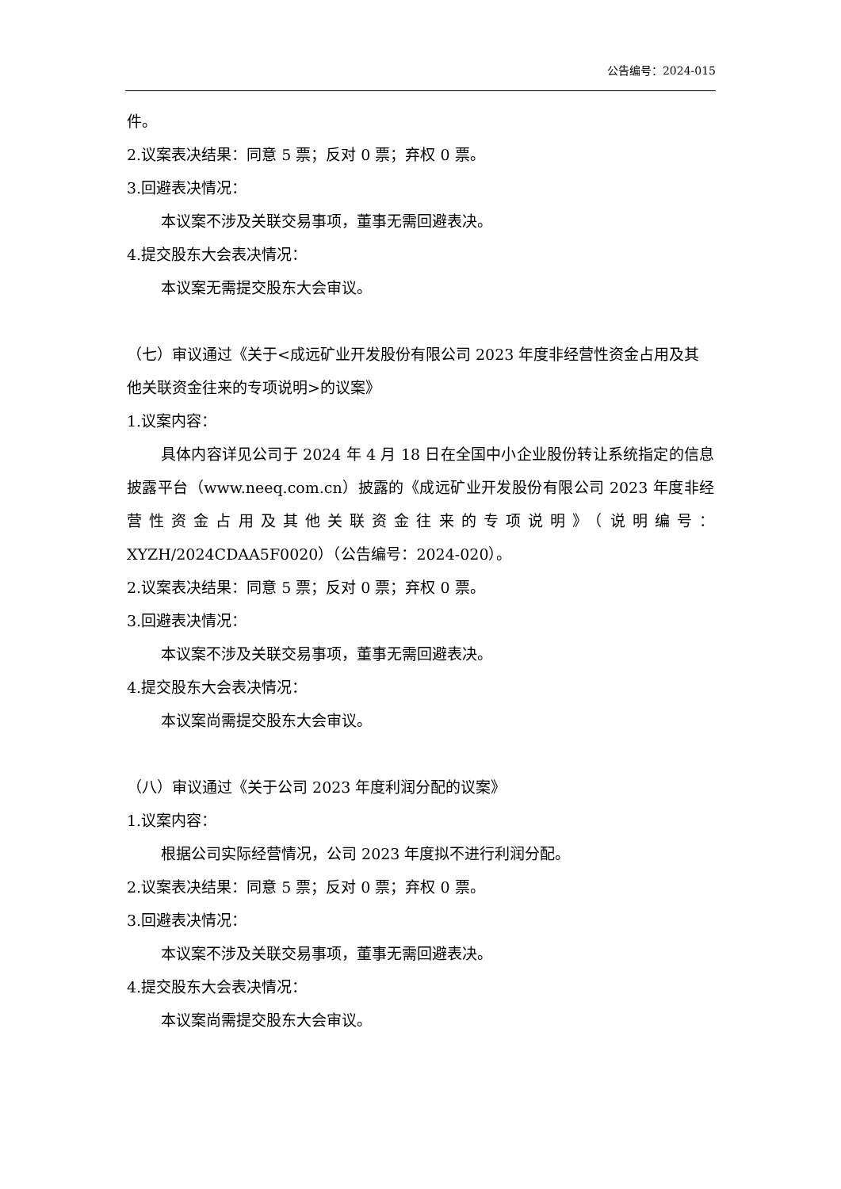公告编号：2024-015
件。
2.议案表决结果：同意 5 票；反对 0 票；弃权 0 票。
3.回避表决情况：
本议案不涉及关联交易事项，董事无需回避表决。
4.提交股东大会表决情况：
本议案无需提交股东大会审议。
（七）审议通过《关于<成远矿业开发股份有限公司 2023 年度非经营性资金占用及其他关联资金往来的专项说明>的议案》
1.议案内容：
具体内容详见公司于 2024 年 4 月 18 日在全国中小企业股份转让系统指定的信息披露平台（www.neeq.com.cn）披露的《成远矿业开发股份有限公司 2023 年度非经营性资金占用及其他关联资金往来的专项说明》（说明编号：XYZH/2024CDAA5F0020）（公告编号：2024-020）。
2.议案表决结果：同意 5 票；反对 0 票；弃权 0 票。
3.回避表决情况：
本议案不涉及关联交易事项，董事无需回避表决。
4.提交股东大会表决情况：
本议案尚需提交股东大会审议。
（八）审议通过《关于公司 2023 年度利润分配的议案》
1.议案内容：
根据公司实际经营情况，公司 2023 年度拟不进行利润分配。
2.议案表决结果：同意 5 票；反对 0 票；弃权 0 票。
3.回避表决情况：
本议案不涉及关联交易事项，董事无需回避表决。
4.提交股东大会表决情况：
本议案尚需提交股东大会审议。